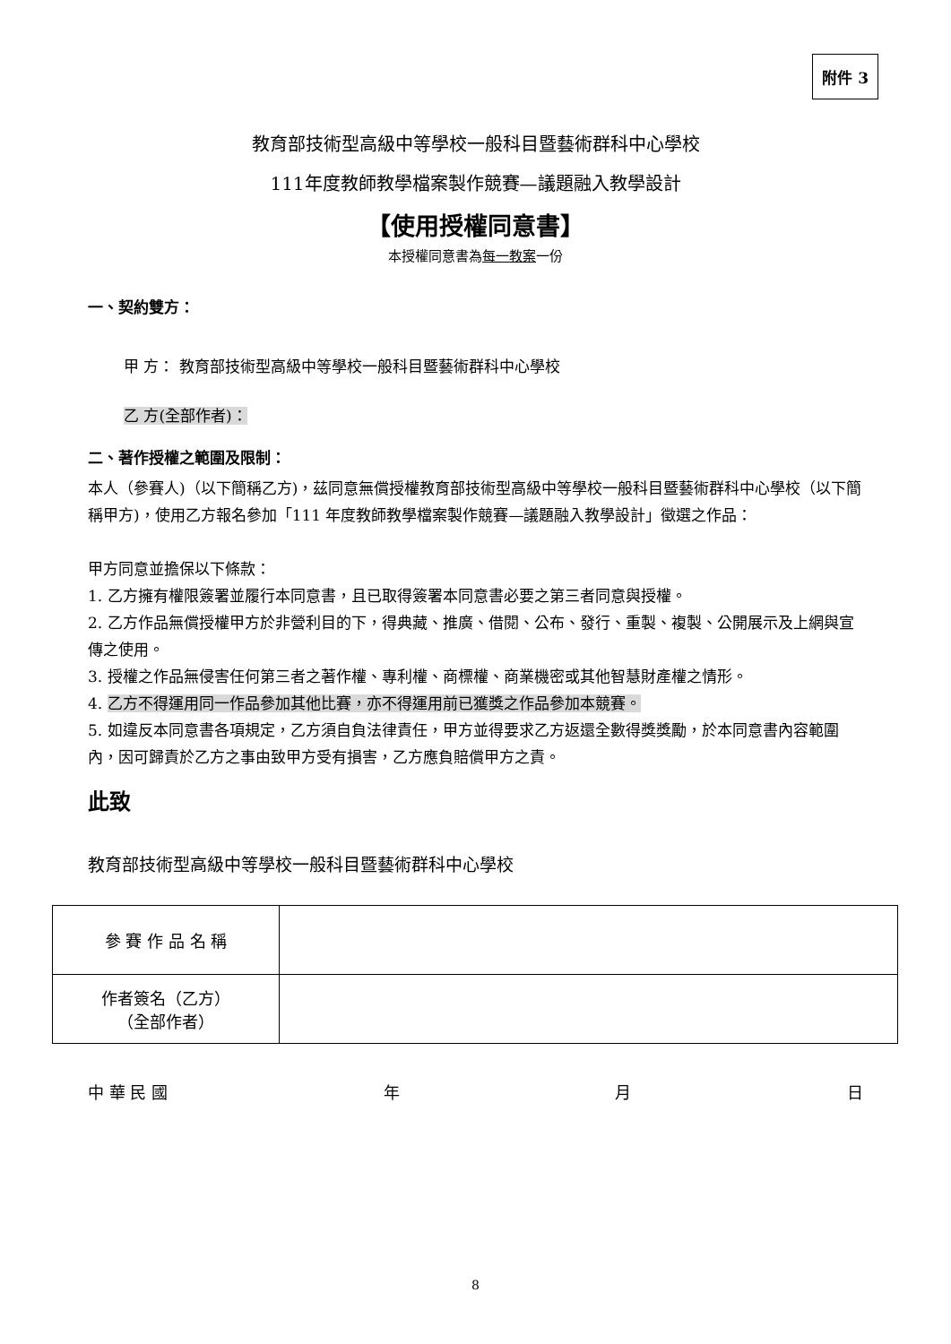附件 3
教育部技術型高級中等學校一般科目暨藝術群科中心學校
111年度教師教學檔案製作競賽—議題融入教學設計
【使用授權同意書】
本授權同意書為每一教案一份
一、契約雙方：
甲 方： 教育部技術型高級中等學校一般科目暨藝術群科中心學校
乙 方(全部作者)：
二、著作授權之範圍及限制：
本人（參賽人)（以下簡稱乙方)，茲同意無償授權教育部技術型高級中等學校一般科目暨藝術群科中心學校（以下簡稱甲方)，使用乙方報名參加「111 年度教師教學檔案製作競賽—議題融入教學設計」徵選之作品：
甲方同意並擔保以下條款：
1. 乙方擁有權限簽署並履行本同意書，且已取得簽署本同意書必要之第三者同意與授權。
2. 乙方作品無償授權甲方於非營利目的下，得典藏、推廣、借閱、公布、發行、重製、複製、公開展示及上網與宣傳之使用。
3. 授權之作品無侵害任何第三者之著作權、專利權、商標權、商業機密或其他智慧財產權之情形。
4. 乙方不得運用同一作品參加其他比賽，亦不得運用前已獲獎之作品參加本競賽。
5. 如違反本同意書各項規定，乙方須自負法律責任，甲方並得要求乙方返還全數得獎獎勵，於本同意書內容範圍內，因可歸責於乙方之事由致甲方受有損害，乙方應負賠償甲方之責。
此致
教育部技術型高級中等學校一般科目暨藝術群科中心學校
| 參 賽 作 品 名 稱 | |
| 作者簽名（乙方） （全部作者） | |
中 華 民 國 年 月 日
8